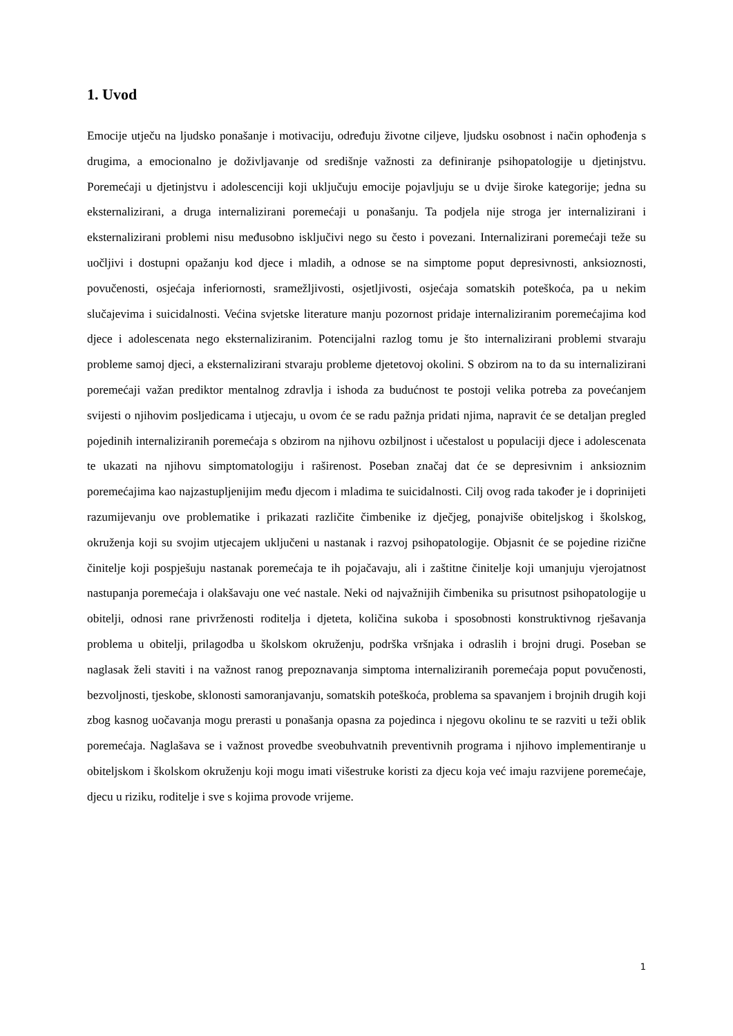1. Uvod
Emocije utječu na ljudsko ponašanje i motivaciju, određuju životne ciljeve, ljudsku osobnost i način ophođenja s drugima, a emocionalno je doživljavanje od središnje važnosti za definiranje psihopatologije u djetinjstvu. Poremećaji u djetinjstvu i adolescenciji koji uključuju emocije pojavljuju se u dvije široke kategorije; jedna su eksternalizirani, a druga internalizirani poremećaji u ponašanju. Ta podjela nije stroga jer internalizirani i eksternalizirani problemi nisu međusobno isključivi nego su često i povezani. Internalizirani poremećaji teže su uočljivi i dostupni opažanju kod djece i mladih, a odnose se na simptome poput depresivnosti, anksioznosti, povučenosti, osjećaja inferiornosti, sramežljivosti, osjetljivosti, osjećaja somatskih poteškoća, pa u nekim slučajevima i suicidalnosti. Većina svjetske literature manju pozornost pridaje internaliziranim poremećajima kod djece i adolescenata nego eksternaliziranim. Potencijalni razlog tomu je što internalizirani problemi stvaraju probleme samoj djeci, a eksternalizirani stvaraju probleme djetetovoj okolini. S obzirom na to da su internalizirani poremećaji važan prediktor mentalnog zdravlja i ishoda za budućnost te postoji velika potreba za povećanjem svijesti o njihovim posljedicama i utjecaju, u ovom će se radu pažnja pridati njima, napravit će se detaljan pregled pojedinih internaliziranih poremećaja s obzirom na njihovu ozbiljnost i učestalost u populaciji djece i adolescenata te ukazati na njihovu simptomatologiju i raširenost. Poseban značaj dat će se depresivnim i anksioznim poremećajima kao najzastupljenijim među djecom i mladima te suicidalnosti. Cilj ovog rada također je i doprinijeti razumijevanju ove problematike i prikazati različite čimbenike iz dječjeg, ponajviše obiteljskog i školskog, okruženja koji su svojim utjecajem uključeni u nastanak i razvoj psihopatologije. Objasnit će se pojedine rizične činitelje koji pospješuju nastanak poremećaja te ih pojačavaju, ali i zaštitne činitelje koji umanjuju vjerojatnost nastupanja poremećaja i olakšavaju one već nastale. Neki od najvažnijih čimbenika su prisutnost psihopatologije u obitelji, odnosi rane privrženosti roditelja i djeteta, količina sukoba i sposobnosti konstruktivnog rješavanja problema u obitelji, prilagodba u školskom okruženju, podrška vršnjaka i odraslih i brojni drugi. Poseban se naglasak želi staviti i na važnost ranog prepoznavanja simptoma internaliziranih poremećaja poput povučenosti, bezvoljnosti, tjeskobe, sklonosti samoranjavanju, somatskih poteškoća, problema sa spavanjem i brojnih drugih koji zbog kasnog uočavanja mogu prerasti u ponašanja opasna za pojedinca i njegovu okolinu te se razviti u teži oblik poremećaja. Naglašava se i važnost provedbe sveobuhvatnih preventivnih programa i njihovo implementiranje u obiteljskom i školskom okruženju koji mogu imati višestruke koristi za djecu koja već imaju razvijene poremećaje, djecu u riziku, roditelje i sve s kojima provode vrijeme.
1